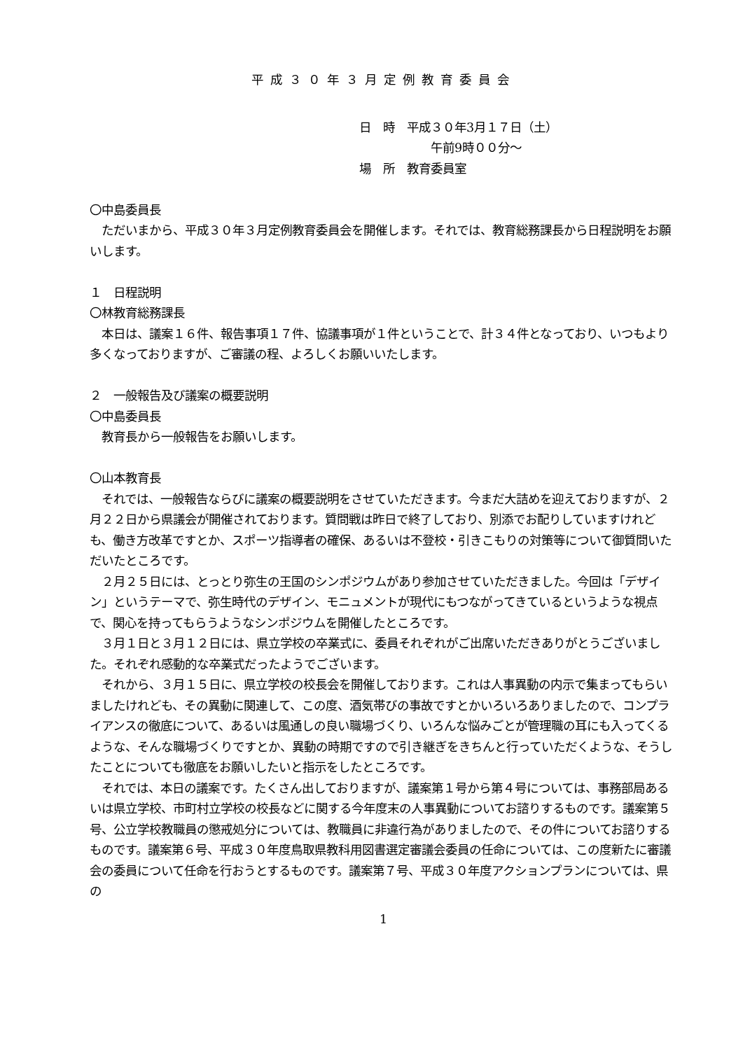平成３０年３月定例教育委員会
日　時　平成３０年3月１７日（土）
　　　　　　午前9時００分～
場　所　教育委員室
〇中島委員長
　ただいまから、平成３０年３月定例教育委員会を開催します。それでは、教育総務課長から日程説明をお願いします。
１　日程説明
〇林教育総務課長
　本日は、議案１６件、報告事項１７件、協議事項が１件ということで、計３４件となっており、いつもより多くなっておりますが、ご審議の程、よろしくお願いいたします。
２　一般報告及び議案の概要説明
〇中島委員長
　教育長から一般報告をお願いします。
〇山本教育長
　それでは、一般報告ならびに議案の概要説明をさせていただきます。今まだ大詰めを迎えておりますが、２月２２日から県議会が開催されております。質問戦は昨日で終了しており、別添でお配りしていますけれども、働き方改革ですとか、スポーツ指導者の確保、あるいは不登校・引きこもりの対策等について御質問いただいたところです。
　２月２５日には、とっとり弥生の王国のシンポジウムがあり参加させていただきました。今回は「デザイン」というテーマで、弥生時代のデザイン、モニュメントが現代にもつながってきているというような視点で、関心を持ってもらうようなシンポジウムを開催したところです。
　３月１日と３月１２日には、県立学校の卒業式に、委員それぞれがご出席いただきありがとうございました。それぞれ感動的な卒業式だったようでございます。
　それから、３月１５日に、県立学校の校長会を開催しております。これは人事異動の内示で集まってもらいましたけれども、その異動に関連して、この度、酒気帯びの事故ですとかいろいろありましたので、コンプライアンスの徹底について、あるいは風通しの良い職場づくり、いろんな悩みごとが管理職の耳にも入ってくるような、そんな職場づくりですとか、異動の時期ですので引き継ぎをきちんと行っていただくような、そうしたことについても徹底をお願いしたいと指示をしたところです。
　それでは、本日の議案です。たくさん出しておりますが、議案第１号から第４号については、事務部局あるいは県立学校、市町村立学校の校長などに関する今年度末の人事異動についてお諮りするものです。議案第５号、公立学校教職員の懲戒処分については、教職員に非違行為がありましたので、その件についてお諮りするものです。議案第６号、平成３０年度鳥取県教科用図書選定審議会委員の任命については、この度新たに審議会の委員について任命を行おうとするものです。議案第７号、平成３０年度アクションプランについては、県の
1